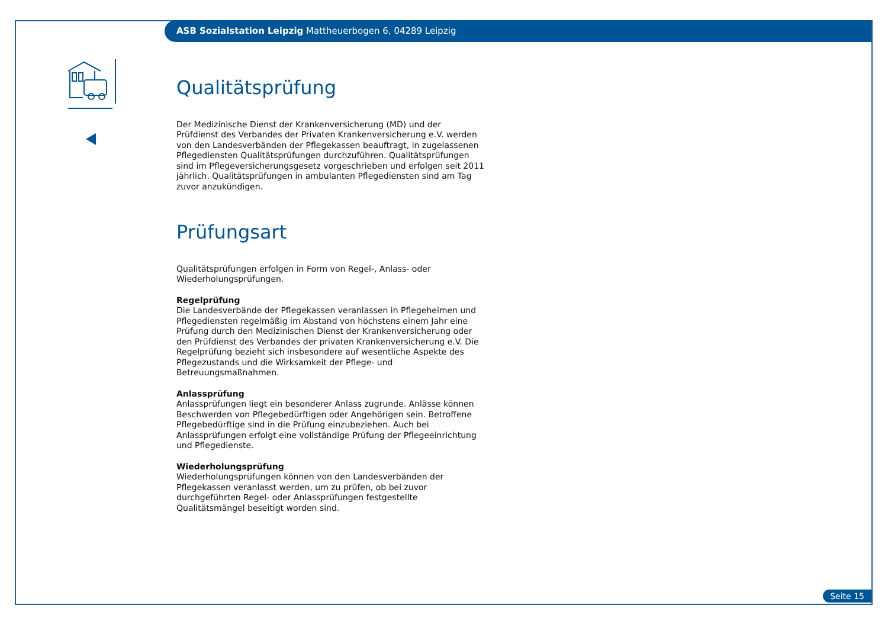ASB Sozialstation Leipzig Mattheuerbogen 6, 04289 Leipzig
Qualitätsprüfung
Der Medizinische Dienst der Krankenversicherung (MD) und der Prüfdienst des Verbandes der Privaten Krankenversicherung e.V. werden von den Landesverbänden der Pflegekassen beauftragt, in zugelassenen Pflegediensten Qualitätsprüfungen durchzuführen. Qualitätsprüfungen sind im Pflegeversicherungsgesetz vorgeschrieben und erfolgen seit 2011 jährlich. Qualitätsprüfungen in ambulanten Pflegediensten sind am Tag zuvor anzukündigen.
Prüfungsart
Qualitätsprüfungen erfolgen in Form von Regel-, Anlass- oder Wiederholungsprüfungen.
Regelprüfung
Die Landesverbände der Pflegekassen veranlassen in Pflegeheimen und Pflegediensten regelmäßig im Abstand von höchstens einem Jahr eine Prüfung durch den Medizinischen Dienst der Krankenversicherung oder den Prüfdienst des Verbandes der privaten Krankenversicherung e.V. Die Regelprüfung bezieht sich insbesondere auf wesentliche Aspekte des Pflegezustands und die Wirksamkeit der Pflege- und Betreuungsmaßnahmen.
Anlassprüfung
Anlassprüfungen liegt ein besonderer Anlass zugrunde. Anlässe können Beschwerden von Pflegebedürftigen oder Angehörigen sein. Betroffene Pflegebedürftige sind in die Prüfung einzubeziehen. Auch bei Anlassprüfungen erfolgt eine vollständige Prüfung der Pflegeeinrichtung und Pflegedienste.
Wiederholungsprüfung
Wiederholungsprüfungen können von den Landesverbänden der Pflegekassen veranlasst werden, um zu prüfen, ob bei zuvor durchgeführten Regel- oder Anlassprüfungen festgestellte Qualitätsmängel beseitigt worden sind.
Seite 15